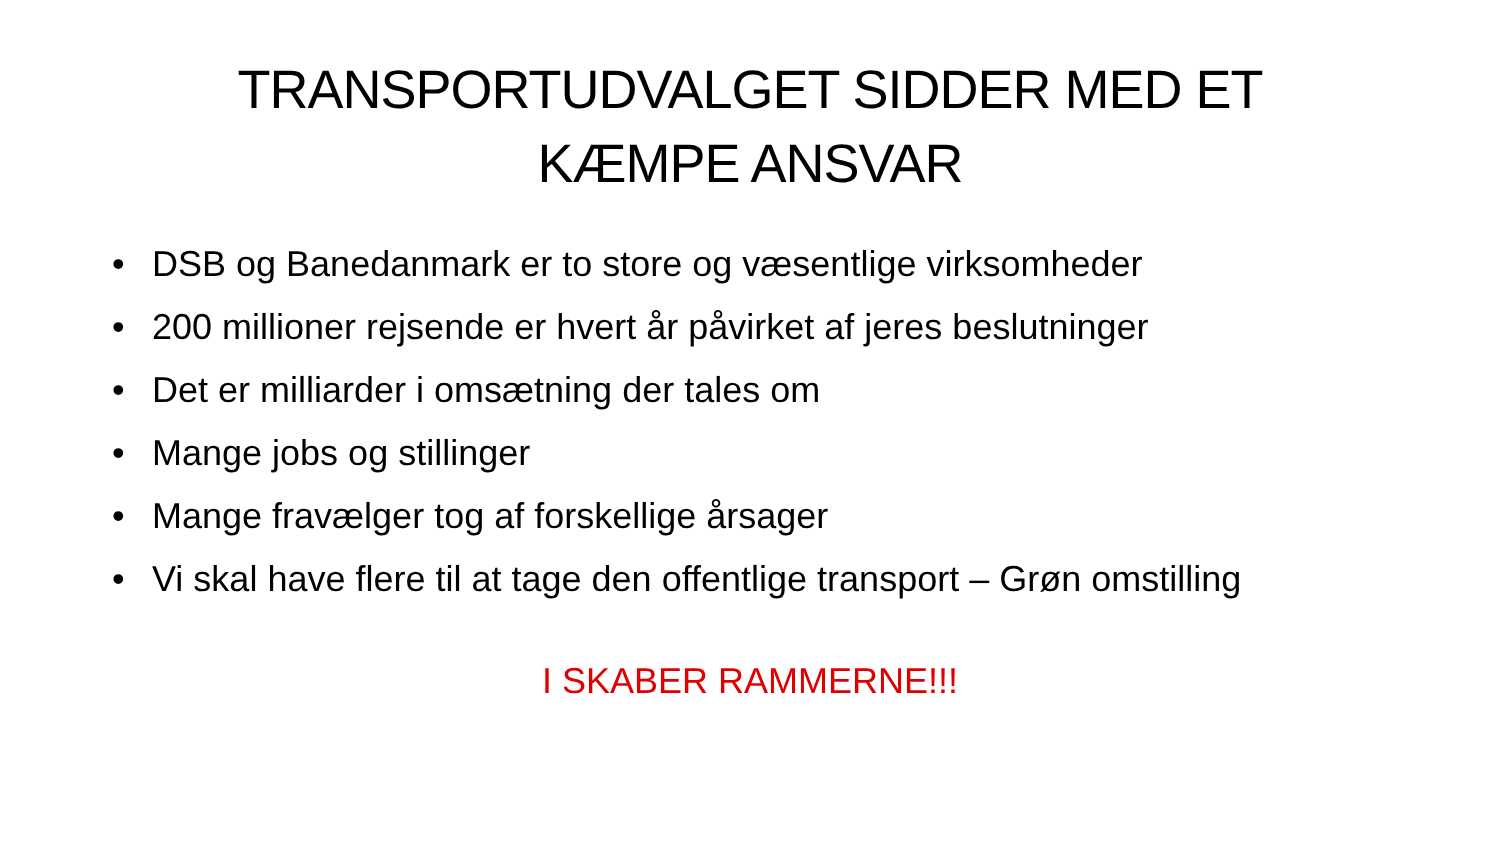TRANSPORTUDVALGET SIDDER MED ET
KÆMPE ANSVAR
• DSB og Banedanmark er to store og væsentlige virksomheder
• 200 millioner rejsende er hvert år påvirket af jeres beslutninger
• Det er milliarder i omsætning der tales om
• Mange jobs og stillinger
• Mange fravælger tog af forskellige årsager
• Vi skal have flere til at tage den offentlige transport – Grøn omstilling
I SKABER RAMMERNE!!!